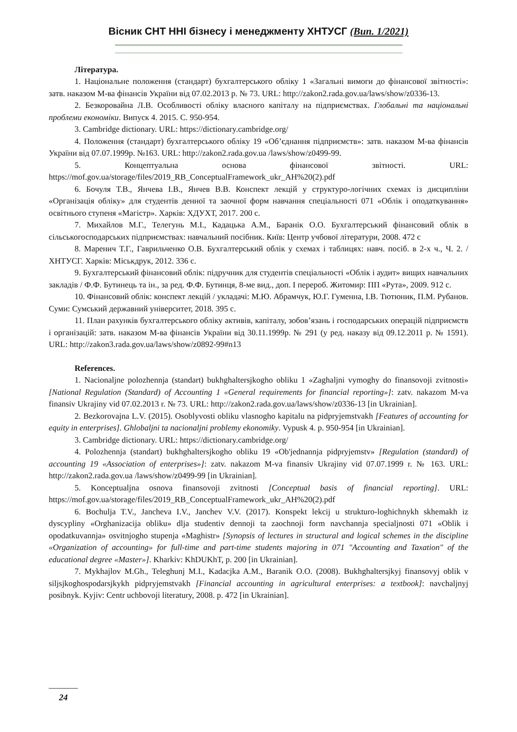Вісник СНТ ННІ бізнесу і менеджменту ХНТУСГ (Вип. 1/2021)
Література.
1. Національне положення (стандарт) бухгалтерського обліку 1 «Загальні вимоги до фінансової звітності»: затв. наказом М-ва фінансів України від 07.02.2013 р. № 73. URL: http://zakon2.rada.gov.ua/laws/show/z0336-13.
2. Безкоровайна Л.В. Особливості обліку власного капіталу на підприємствах. Глобальні та національні проблеми економіки. Випуск 4. 2015. С. 950-954.
3. Cambridge dictionary. URL: https://dictionary.cambridge.org/
4. Положення (стандарт) бухгалтерського обліку 19 «Об’єднання підприємств»: затв. наказом М-ва фінансів України від 07.07.1999р. №163. URL: http://zakon2.rada.gov.ua /laws/show/z0499-99.
5. Концептуальна основа фінансової звітності. URL: https://mof.gov.ua/storage/files/2019_RB_ConceptualFramework_ukr_AH%20(2).pdf
6. Бочуля Т.В., Янчева І.В., Янчев В.В. Конспект лекцій у структуро-логічних схемах із дисципліни «Організація обліку» для студентів денної та заочної форм навчання спеціальності 071 «Облік і оподаткування» освітнього ступеня «Магістр». Харків: ХДУХТ, 2017. 200 с.
7. Михайлов М.Г., Телегунь М.І., Кадацька А.М., Баранік О.О. Бухгалтерський фінансовий облік в сільськогосподарських підприємствах: навчальний посібник. Київ: Центр учбової літератури, 2008. 472 с
8. Маренич Т.Г., Гаврильченко О.В. Бухгалтерський облік у схемах і таблицях: навч. посіб. в 2-х ч., Ч. 2. / ХНТУСГ. Харків: Міськдрук, 2012. 336 с.
9. Бухгалтерський фінансовий облік: підручник для студентів спеціальності «Облік і аудит» вищих навчальних закладів / Ф.Ф. Бутинець та ін., за ред. Ф.Ф. Бутинця, 8-ме вид., доп. І перероб. Житомир: ПП «Рута», 2009. 912 с.
10. Фінансовий облік: конспект лекцій / укладачі: М.Ю. Абрамчук, Ю.Г. Гуменна, І.В. Тютюник, П.М. Рубанов. Суми: Сумський державний університет, 2018. 395 с.
11. План рахунків бухгалтерського обліку активів, капіталу, зобов’язань і господарських операцій підприємств і організацій: затв. наказом М-ва фінансів України від 30.11.1999р. № 291 (у ред. наказу від 09.12.2011 р. № 1591). URL: http://zakon3.rada.gov.ua/laws/show/z0892-99#n13
References.
1. Nacionaljne polozhennja (standart) bukhghaltersjkogho obliku 1 «Zaghaljni vymoghy do finansovoji zvitnosti» [National Regulation (Standard) of Accounting 1 «General requirements for financial reporting»]: zatv. nakazom M-va finansiv Ukrajiny vid 07.02.2013 r. № 73. URL: http://zakon2.rada.gov.ua/laws/show/z0336-13 [in Ukrainian].
2. Bezkorovajna L.V. (2015). Osoblyvosti obliku vlasnogho kapitalu na pidpryjemstvakh [Features of accounting for equity in enterprises]. Ghlobaljni ta nacionaljni problemy ekonomiky. Vypusk 4. p. 950-954 [in Ukrainian].
3. Cambridge dictionary. URL: https://dictionary.cambridge.org/
4. Polozhennja (standart) bukhghaltersjkogho obliku 19 «Ob'jednannja pidpryjemstv» [Regulation (standard) of accounting 19 «Association of enterprises»]: zatv. nakazom M-va finansiv Ukrajiny vid 07.07.1999 r. № 163. URL: http://zakon2.rada.gov.ua /laws/show/z0499-99 [in Ukrainian].
5. Konceptualjna osnova finansovoji zvitnosti [Conceptual basis of financial reporting]. URL: https://mof.gov.ua/storage/files/2019_RB_ConceptualFramework_ukr_AH%20(2).pdf
6. Bochulja T.V., Jancheva I.V., Janchev V.V. (2017). Konspekt lekcij u strukturo-loghichnykh skhemakh iz dyscypliny «Orghanizacija obliku» dlja studentiv dennoji ta zaochnoji form navchannja specialjnosti 071 «Oblik i opodatkuvannja» osvitnjogho stupenja «Maghistr» [Synopsis of lectures in structural and logical schemes in the discipline «Organization of accounting» for full-time and part-time students majoring in 071 "Accounting and Taxation" of the educational degree «Master»]. Kharkiv: KhDUKhT, p. 200 [in Ukrainian].
7. Mykhajlov M.Gh., Teleghunj M.I., Kadacjka A.M., Baranik O.O. (2008). Bukhghaltersjkyj finansovyj oblik v siljsjkoghospodarsjkykh pidpryjemstvakh [Financial accounting in agricultural enterprises: a textbook]: navchaljnyj posibnyk. Kyjiv: Centr uchbovoji literatury, 2008. p. 472 [in Ukrainian].
24